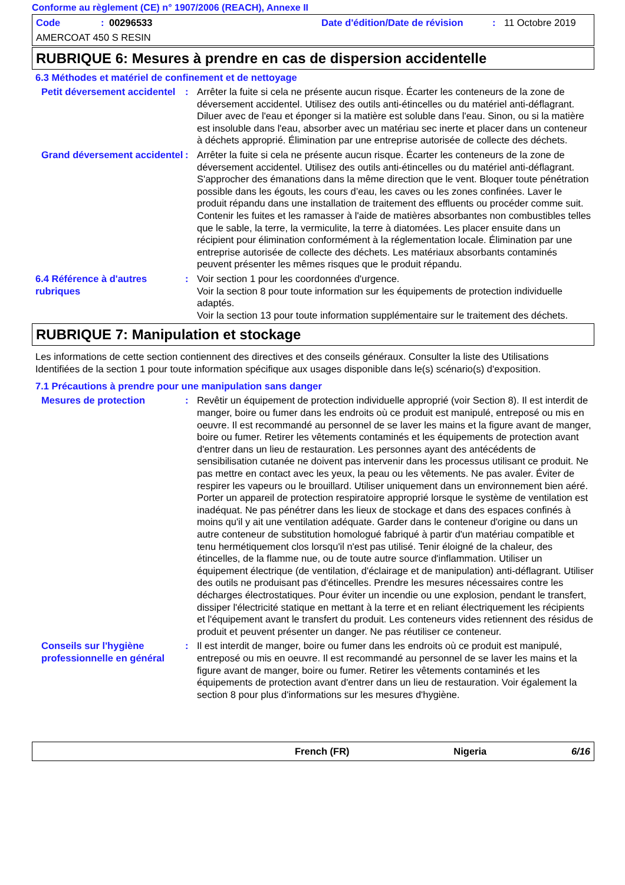Conforme au règlement (CE) n° 1907/2006 (REACH), Annexe II
Code: 00296533 Date d'édition/Date de révision: 11 Octobre 2019
AMERCOAT 450 S RESIN
RUBRIQUE 6: Mesures à prendre en cas de dispersion accidentelle
6.3 Méthodes et matériel de confinement et de nettoyage
Petit déversement accidentel
: Arrêter la fuite si cela ne présente aucun risque. Écarter les conteneurs de la zone de déversement accidentel. Utilisez des outils anti-étincelles ou du matériel anti-déflagrant. Diluer avec de l'eau et éponger si la matière est soluble dans l'eau. Sinon, ou si la matière est insoluble dans l'eau, absorber avec un matériau sec inerte et placer dans un conteneur à déchets approprié. Élimination par une entreprise autorisée de collecte des déchets.
Grand déversement accidentel
: Arrêter la fuite si cela ne présente aucun risque. Écarter les conteneurs de la zone de déversement accidentel. Utilisez des outils anti-étincelles ou du matériel anti-déflagrant. S'approcher des émanations dans la même direction que le vent. Bloquer toute pénétration possible dans les égouts, les cours d’eau, les caves ou les zones confinées. Laver le produit répandu dans une installation de traitement des effluents ou procéder comme suit. Contenir les fuites et les ramasser à l'aide de matières absorbantes non combustibles telles que le sable, la terre, la vermiculite, la terre à diatomées. Les placer ensuite dans un récipient pour élimination conformément à la réglementation locale. Élimination par une entreprise autorisée de collecte des déchets. Les matériaux absorbants contaminés peuvent présenter les mêmes risques que le produit répandu.
6.4 Référence à d'autres rubriques
: Voir section 1 pour les coordonnées d'urgence.
Voir la section 8 pour toute information sur les équipements de protection individuelle adaptés.
Voir la section 13 pour toute information supplémentaire sur le traitement des déchets.
RUBRIQUE 7: Manipulation et stockage
Les informations de cette section contiennent des directives et des conseils généraux. Consulter la liste des Utilisations Identifiées de la section 1 pour toute information spécifique aux usages disponible dans le(s) scénario(s) d'exposition.
7.1 Précautions à prendre pour une manipulation sans danger
Mesures de protection : Revêtir un équipement de protection individuelle approprié (voir Section 8). Il est interdit de manger, boire ou fumer dans les endroits où ce produit est manipulé, entreposé ou mis en oeuvre. Il est recommandé au personnel de se laver les mains et la figure avant de manger, boire ou fumer. Retirer les vêtements contaminés et les équipements de protection avant d'entrer dans un lieu de restauration. Les personnes ayant des antécédents de sensibilisation cutanée ne doivent pas intervenir dans les processus utilisant ce produit. Ne pas mettre en contact avec les yeux, la peau ou les vêtements. Ne pas avaler. Éviter de respirer les vapeurs ou le brouillard. Utiliser uniquement dans un environnement bien aéré. Porter un appareil de protection respiratoire approprié lorsque le système de ventilation est inadéquat. Ne pas pénétrer dans les lieux de stockage et dans des espaces confinés à moins qu'il y ait une ventilation adéquate. Garder dans le conteneur d'origine ou dans un autre conteneur de substitution homologué fabriqué à partir d'un matériau compatible et tenu hermétiquement clos lorsqu'il n'est pas utilisé. Tenir éloigné de la chaleur, des étincelles, de la flamme nue, ou de toute autre source d'inflammation. Utiliser un équipement électrique (de ventilation, d'éclairage et de manipulation) anti-déflagrant. Utiliser des outils ne produisant pas d'étincelles. Prendre les mesures nécessaires contre les décharges électrostatiques. Pour éviter un incendie ou une explosion, pendant le transfert, dissiper l'électricité statique en mettant à la terre et en reliant électriquement les récipients et l'équipement avant le transfert du produit. Les conteneurs vides retiennent des résidus de produit et peuvent présenter un danger. Ne pas réutiliser ce conteneur.
Conseils sur l'hygiène professionnelle en général
: Il est interdit de manger, boire ou fumer dans les endroits où ce produit est manipulé, entreposé ou mis en oeuvre. Il est recommandé au personnel de se laver les mains et la figure avant de manger, boire ou fumer. Retirer les vêtements contaminés et les équipements de protection avant d'entrer dans un lieu de restauration. Voir également la section 8 pour plus d'informations sur les mesures d'hygiène.
French (FR) Nigeria 6/16